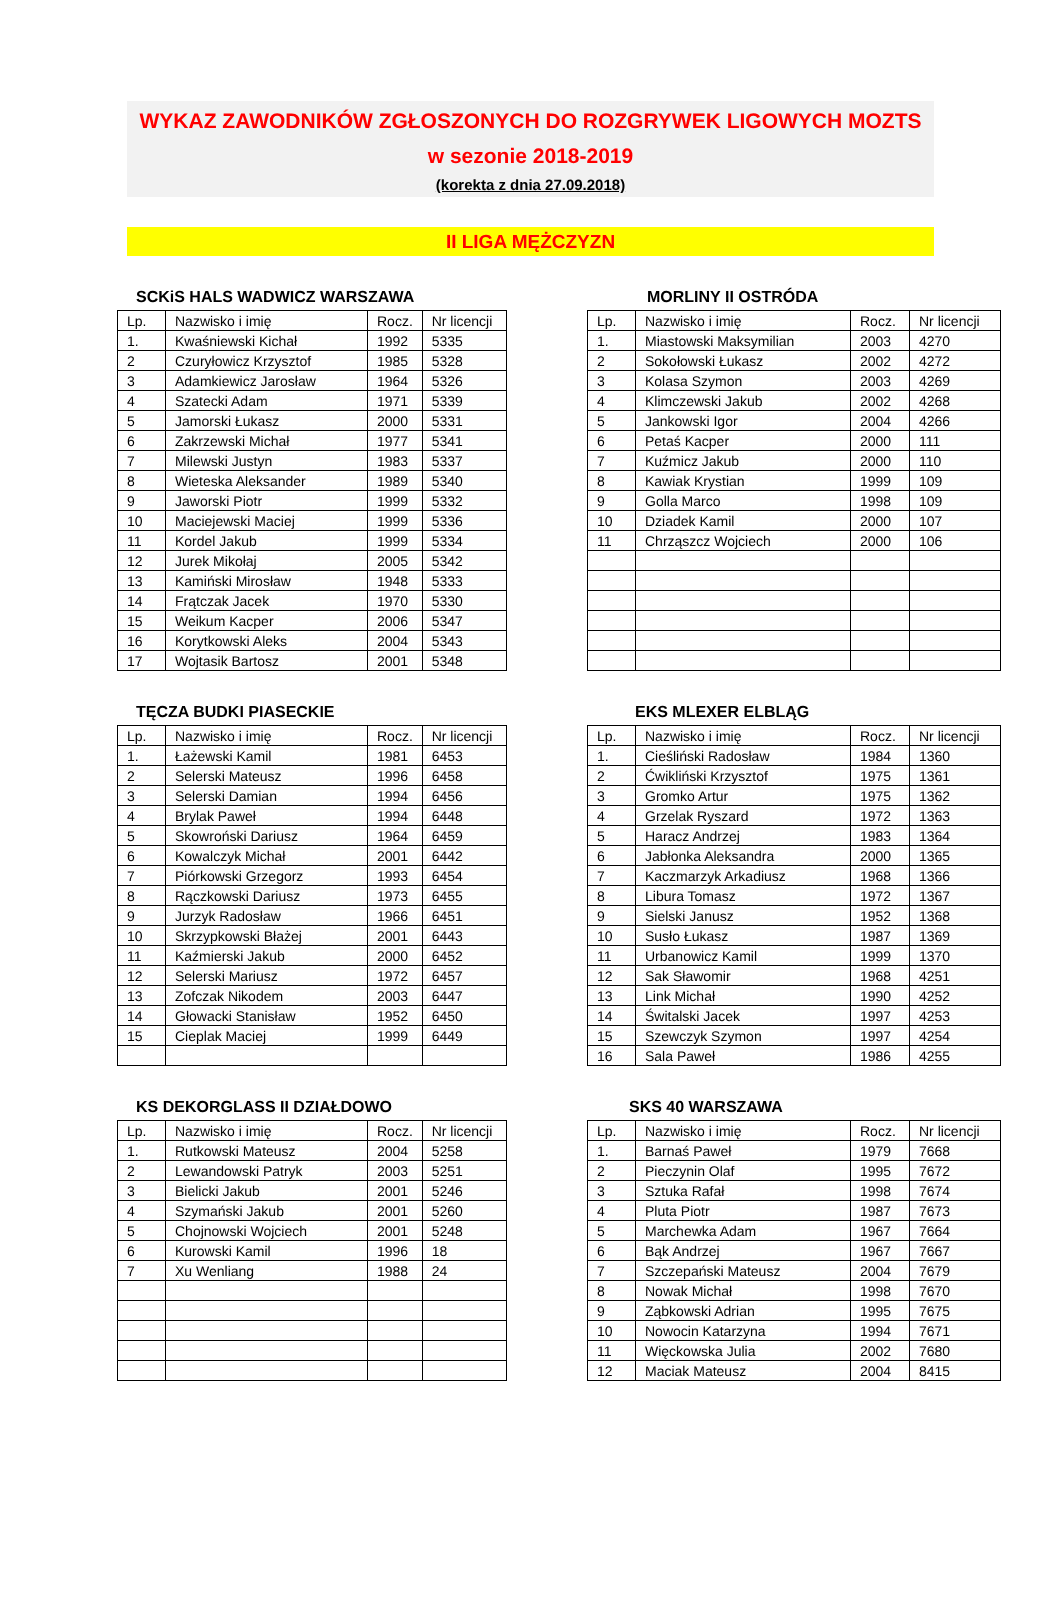WYKAZ ZAWODNIKÓW ZGŁOSZONYCH DO ROZGRYWEK LIGOWYCH MOZTS
w sezonie 2018-2019
(korekta z dnia 27.09.2018)
II LIGA MĘŻCZYZN
SCKiS HALS WADWICZ WARSZAWA
| Lp. | Nazwisko i imię | Rocz. | Nr licencji |
| --- | --- | --- | --- |
| 1. | Kwaśniewski Kichał | 1992 | 5335 |
| 2 | Czuryłowicz Krzysztof | 1985 | 5328 |
| 3 | Adamkiewicz Jarosław | 1964 | 5326 |
| 4 | Szatecki Adam | 1971 | 5339 |
| 5 | Jamorski Łukasz | 2000 | 5331 |
| 6 | Zakrzewski Michał | 1977 | 5341 |
| 7 | Milewski Justyn | 1983 | 5337 |
| 8 | Wieteska Aleksander | 1989 | 5340 |
| 9 | Jaworski Piotr | 1999 | 5332 |
| 10 | Maciejewski Maciej | 1999 | 5336 |
| 11 | Kordel Jakub | 1999 | 5334 |
| 12 | Jurek Mikołaj | 2005 | 5342 |
| 13 | Kamiński Mirosław | 1948 | 5333 |
| 14 | Frątczak Jacek | 1970 | 5330 |
| 15 | Weikum Kacper | 2006 | 5347 |
| 16 | Korytkowski Aleks | 2004 | 5343 |
| 17 | Wojtasik Bartosz | 2001 | 5348 |
MORLINY II OSTRÓDA
| Lp. | Nazwisko i imię | Rocz. | Nr licencji |
| --- | --- | --- | --- |
| 1. | Miastowski Maksymilian | 2003 | 4270 |
| 2 | Sokołowski Łukasz | 2002 | 4272 |
| 3 | Kolasa Szymon | 2003 | 4269 |
| 4 | Klimczewski Jakub | 2002 | 4268 |
| 5 | Jankowski Igor | 2004 | 4266 |
| 6 | Petaś Kacper | 2000 | 111 |
| 7 | Kuźmicz Jakub | 2000 | 110 |
| 8 | Kawiak Krystian | 1999 | 109 |
| 9 | Golla Marco | 1998 | 109 |
| 10 | Dziadek Kamil | 2000 | 107 |
| 11 | Chrząszcz Wojciech | 2000 | 106 |
TĘCZA BUDKI PIASECKIE
| Lp. | Nazwisko i imię | Rocz. | Nr licencji |
| --- | --- | --- | --- |
| 1. | Łażewski Kamil | 1981 | 6453 |
| 2 | Selerski Mateusz | 1996 | 6458 |
| 3 | Selerski Damian | 1994 | 6456 |
| 4 | Brylak Paweł | 1994 | 6448 |
| 5 | Skowroński Dariusz | 1964 | 6459 |
| 6 | Kowalczyk Michał | 2001 | 6442 |
| 7 | Piórkowski Grzegorz | 1993 | 6454 |
| 8 | Rączkowski Dariusz | 1973 | 6455 |
| 9 | Jurzyk Radosław | 1966 | 6451 |
| 10 | Skrzypkowski Błażej | 2001 | 6443 |
| 11 | Kaźmierski Jakub | 2000 | 6452 |
| 12 | Selerski Mariusz | 1972 | 6457 |
| 13 | Zofczak Nikodem | 2003 | 6447 |
| 14 | Głowacki Stanisław | 1952 | 6450 |
| 15 | Cieplak Maciej | 1999 | 6449 |
EKS MLEXER ELBLĄG
| Lp. | Nazwisko i imię | Rocz. | Nr licencji |
| --- | --- | --- | --- |
| 1. | Cieśliński Radosław | 1984 | 1360 |
| 2 | Ćwikliński Krzysztof | 1975 | 1361 |
| 3 | Gromko Artur | 1975 | 1362 |
| 4 | Grzelak Ryszard | 1972 | 1363 |
| 5 | Haracz Andrzej | 1983 | 1364 |
| 6 | Jabłonka Aleksandra | 2000 | 1365 |
| 7 | Kaczmarzyk Arkadiusz | 1968 | 1366 |
| 8 | Libura Tomasz | 1972 | 1367 |
| 9 | Sielski Janusz | 1952 | 1368 |
| 10 | Susło Łukasz | 1987 | 1369 |
| 11 | Urbanowicz Kamil | 1999 | 1370 |
| 12 | Sak Sławomir | 1968 | 4251 |
| 13 | Link Michał | 1990 | 4252 |
| 14 | Świtalski Jacek | 1997 | 4253 |
| 15 | Szewczyk Szymon | 1997 | 4254 |
| 16 | Sala Paweł | 1986 | 4255 |
KS DEKORGLASS II DZIAŁDOWO
| Lp. | Nazwisko i imię | Rocz. | Nr licencji |
| --- | --- | --- | --- |
| 1. | Rutkowski Mateusz | 2004 | 5258 |
| 2 | Lewandowski Patryk | 2003 | 5251 |
| 3 | Bielicki Jakub | 2001 | 5246 |
| 4 | Szymański Jakub | 2001 | 5260 |
| 5 | Chojnowski Wojciech | 2001 | 5248 |
| 6 | Kurowski Kamil | 1996 | 18 |
| 7 | Xu Wenliang | 1988 | 24 |
SKS 40 WARSZAWA
| Lp. | Nazwisko i imię | Rocz. | Nr licencji |
| --- | --- | --- | --- |
| 1. | Barnaś Paweł | 1979 | 7668 |
| 2 | Pieczynin Olaf | 1995 | 7672 |
| 3 | Sztuka Rafał | 1998 | 7674 |
| 4 | Pluta Piotr | 1987 | 7673 |
| 5 | Marchewka Adam | 1967 | 7664 |
| 6 | Bąk Andrzej | 1967 | 7667 |
| 7 | Szczepański Mateusz | 2004 | 7679 |
| 8 | Nowak Michał | 1998 | 7670 |
| 9 | Ząbkowski Adrian | 1995 | 7675 |
| 10 | Nowocin Katarzyna | 1994 | 7671 |
| 11 | Więckowska Julia | 2002 | 7680 |
| 12 | Maciak Mateusz | 2004 | 8415 |